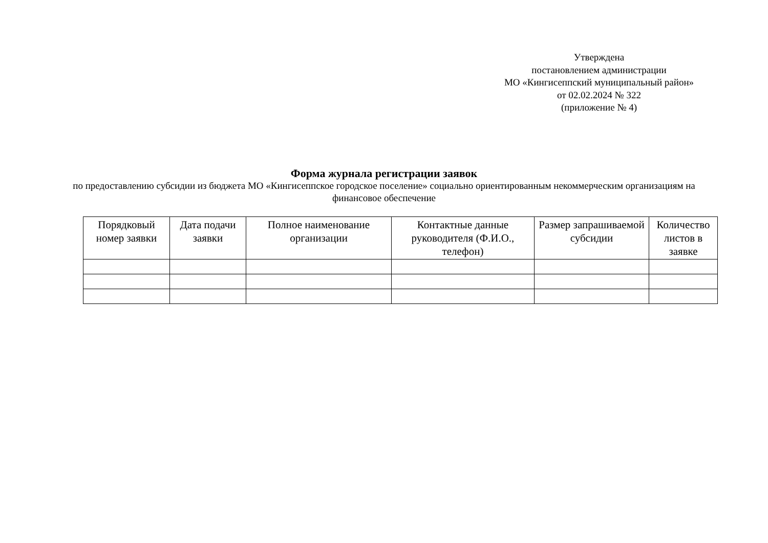Утверждена
постановлением администрации
МО «Кингисеппский муниципальный район»
от 02.02.2024 № 322
(приложение № 4)
Форма журнала регистрации заявок
по предоставлению субсидии из бюджета МО «Кингисеппское городское поселение» социально ориентированным некоммерческим организациям на финансовое обеспечение
| Порядковый номер заявки | Дата подачи заявки | Полное наименование организации | Контактные данные руководителя (Ф.И.О., телефон) | Размер запрашиваемой субсидии | Количество листов в заявке |
| --- | --- | --- | --- | --- | --- |